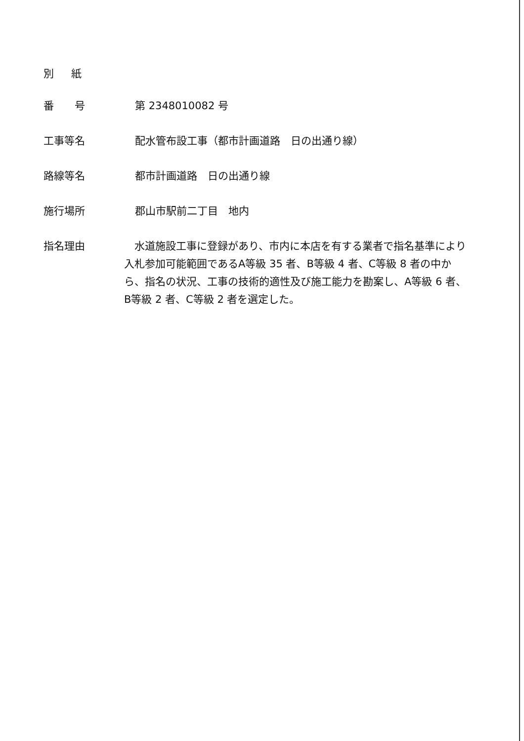別 紙
番　　号 第 2348010082 号
工事等名 配水管布設工事（都市計画道路　日の出通り線）
路線等名 都市計画道路　日の出通り線
施行場所 郡山市駅前二丁目　地内
指名理由
　水道施設工事に登録があり、市内に本店を有する業者で指名基準により入札参加可能範囲であるA等級 35 者、B等級 4 者、C等級 8 者の中から、指名の状況、工事の技術的適性及び施工能力を勘案し、A等級 6 者、B等級 2 者、C等級 2 者を選定した。